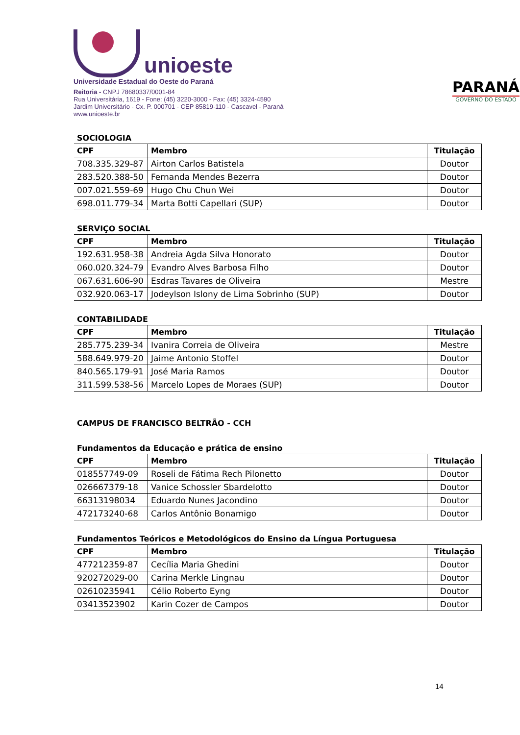unioeste
Universidade Estadual do Oeste do Paraná
Reitoria - CNPJ 78680337/0001-84
Rua Universitária, 1619 - Fone: (45) 3220-3000 - Fax: (45) 3324-4590
Jardim Universitário - Cx. P. 000701 - CEP 85819-110 - Cascavel - Paraná
www.unioeste.br
PARANÁ
GOVERNO DO ESTADO
SOCIOLOGIA
| CPF | Membro | Titulação |
| --- | --- | --- |
| 708.335.329-87 | Airton Carlos Batistela | Doutor |
| 283.520.388-50 | Fernanda Mendes Bezerra | Doutor |
| 007.021.559-69 | Hugo Chu Chun Wei | Doutor |
| 698.011.779-34 | Marta Botti Capellari (SUP) | Doutor |
SERVIÇO SOCIAL
| CPF | Membro | Titulação |
| --- | --- | --- |
| 192.631.958-38 | Andreia Agda Silva Honorato | Doutor |
| 060.020.324-79 | Evandro Alves Barbosa Filho | Doutor |
| 067.631.606-90 | Esdras Tavares de Oliveira | Mestre |
| 032.920.063-17 | Jodeylson Islony de Lima Sobrinho (SUP) | Doutor |
CONTABILIDADE
| CPF | Membro | Titulação |
| --- | --- | --- |
| 285.775.239-34 | Ivanira Correia de Oliveira | Mestre |
| 588.649.979-20 | Jaime Antonio Stoffel | Doutor |
| 840.565.179-91 | José Maria Ramos | Doutor |
| 311.599.538-56 | Marcelo Lopes de Moraes (SUP) | Doutor |
CAMPUS DE FRANCISCO BELTRÃO - CCH
Fundamentos da Educação e prática de ensino
| CPF | Membro | Titulação |
| --- | --- | --- |
| 018557749-09 | Roseli de Fátima Rech Pilonetto | Doutor |
| 026667379-18 | Vanice Schossler Sbardelotto | Doutor |
| 66313198034 | Eduardo Nunes Jacondino | Doutor |
| 472173240-68 | Carlos Antônio Bonamigo | Doutor |
Fundamentos Teóricos e Metodológicos do Ensino da Língua Portuguesa
| CPF | Membro | Titulação |
| --- | --- | --- |
| 477212359-87 | Cecília Maria Ghedini | Doutor |
| 920272029-00 | Carina Merkle Lingnau | Doutor |
| 02610235941 | Célio Roberto Eyng | Doutor |
| 03413523902 | Karin Cozer de Campos | Doutor |
14